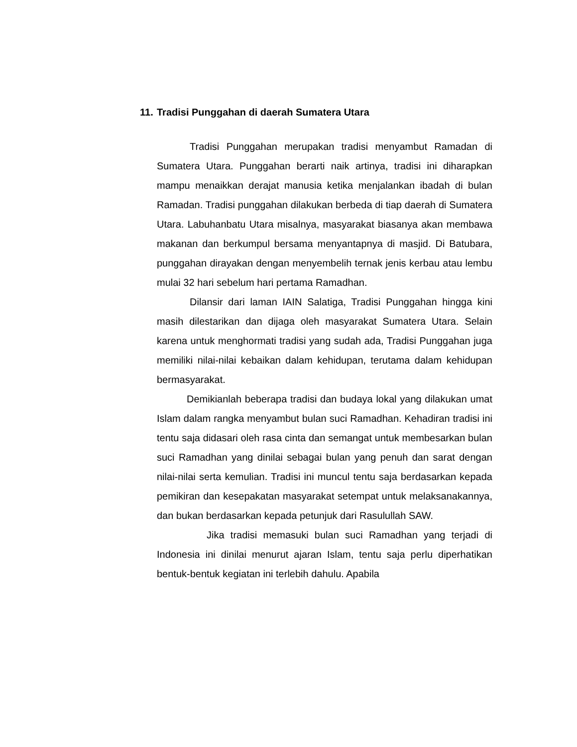11. Tradisi Punggahan di daerah Sumatera Utara
Tradisi Punggahan merupakan tradisi menyambut Ramadan di Sumatera Utara. Punggahan berarti naik artinya, tradisi ini diharapkan mampu menaikkan derajat manusia ketika menjalankan ibadah di bulan Ramadan. Tradisi punggahan dilakukan berbeda di tiap daerah di Sumatera Utara. Labuhanbatu Utara misalnya, masyarakat biasanya akan membawa makanan dan berkumpul bersama menyantapnya di masjid. Di Batubara, punggahan dirayakan dengan menyembelih ternak jenis kerbau atau lembu mulai 32 hari sebelum hari pertama Ramadhan.
Dilansir dari laman IAIN Salatiga, Tradisi Punggahan hingga kini masih dilestarikan dan dijaga oleh masyarakat Sumatera Utara. Selain karena untuk menghormati tradisi yang sudah ada, Tradisi Punggahan juga memiliki nilai-nilai kebaikan dalam kehidupan, terutama dalam kehidupan bermasyarakat.
Demikianlah beberapa tradisi dan budaya lokal yang dilakukan umat Islam dalam rangka menyambut bulan suci Ramadhan. Kehadiran tradisi ini tentu saja didasari oleh rasa cinta dan semangat untuk membesarkan bulan suci Ramadhan yang dinilai sebagai bulan yang penuh dan sarat dengan nilai-nilai serta kemulian. Tradisi ini muncul tentu saja berdasarkan kepada pemikiran dan kesepakatan masyarakat setempat untuk melaksanakannya, dan bukan berdasarkan kepada petunjuk dari Rasulullah SAW.
Jika tradisi memasuki bulan suci Ramadhan yang terjadi di Indonesia ini dinilai menurut ajaran Islam, tentu saja perlu diperhatikan bentuk-bentuk kegiatan ini terlebih dahulu. Apabila